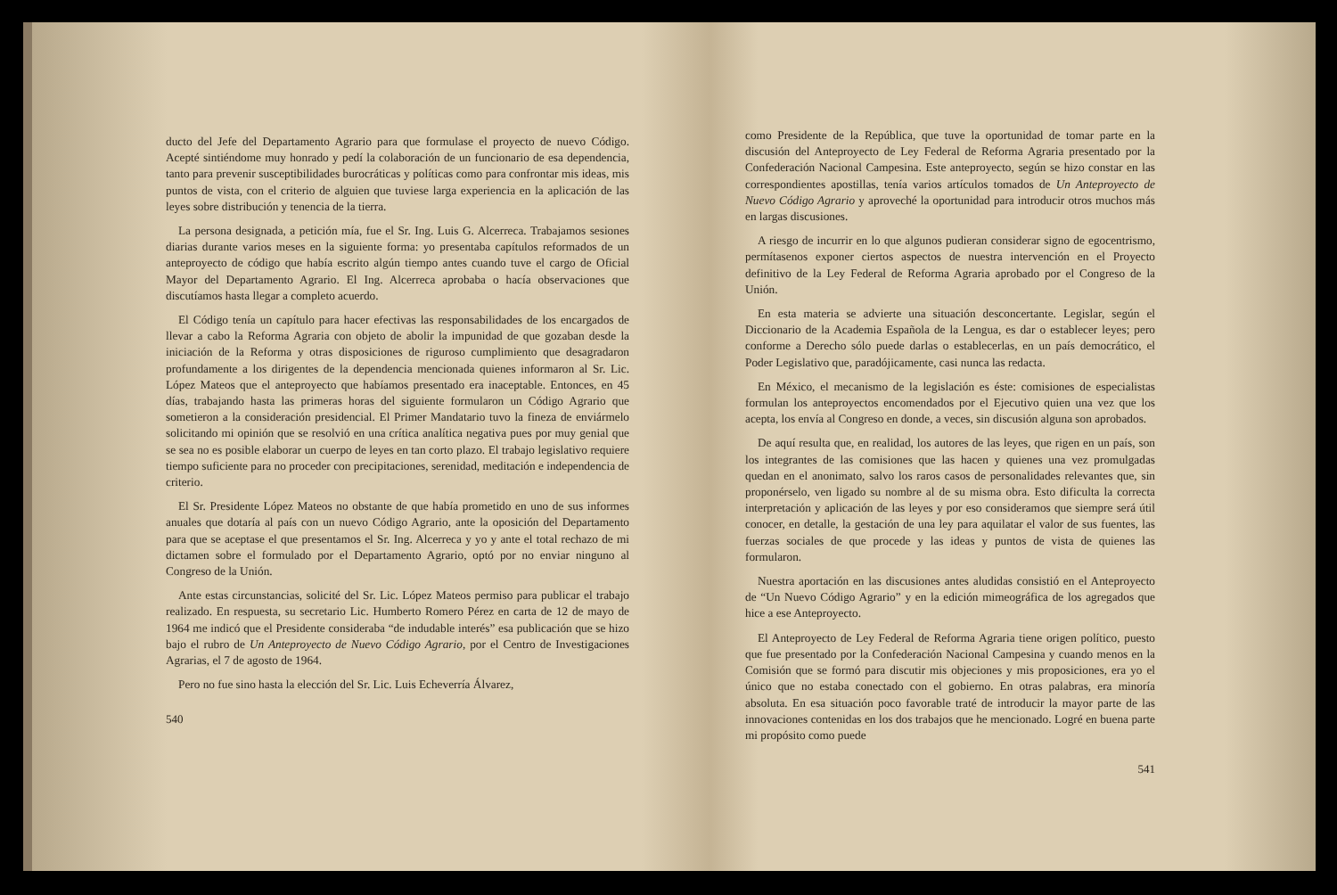ducto del Jefe del Departamento Agrario para que formulase el proyecto de nuevo Código. Acepté sintiéndome muy honrado y pedí la colaboración de un funcionario de esa dependencia, tanto para prevenir susceptibilidades burocráticas y políticas como para confrontar mis ideas, mis puntos de vista, con el criterio de alguien que tuviese larga experiencia en la aplicación de las leyes sobre distribución y tenencia de la tierra.
La persona designada, a petición mía, fue el Sr. Ing. Luis G. Alcerreca. Trabajamos sesiones diarias durante varios meses en la siguiente forma: yo presentaba capítulos reformados de un anteproyecto de código que había escrito algún tiempo antes cuando tuve el cargo de Oficial Mayor del Departamento Agrario. El Ing. Alcerreca aprobaba o hacía observaciones que discutíamos hasta llegar a completo acuerdo.
El Código tenía un capítulo para hacer efectivas las responsabilidades de los encargados de llevar a cabo la Reforma Agraria con objeto de abolir la impunidad de que gozaban desde la iniciación de la Reforma y otras disposiciones de riguroso cumplimiento que desagradaron profundamente a los dirigentes de la dependencia mencionada quienes informaron al Sr. Lic. López Mateos que el anteproyecto que habíamos presentado era inaceptable. Entonces, en 45 días, trabajando hasta las primeras horas del siguiente formularon un Código Agrario que sometieron a la consideración presidencial. El Primer Mandatario tuvo la fineza de enviármelo solicitando mi opinión que se resolvió en una crítica analítica negativa pues por muy genial que se sea no es posible elaborar un cuerpo de leyes en tan corto plazo. El trabajo legislativo requiere tiempo suficiente para no proceder con precipitaciones, serenidad, meditación e independencia de criterio.
El Sr. Presidente López Mateos no obstante de que había prometido en uno de sus informes anuales que dotaría al país con un nuevo Código Agrario, ante la oposición del Departamento para que se aceptase el que presentamos el Sr. Ing. Alcerreca y yo y ante el total rechazo de mi dictamen sobre el formulado por el Departamento Agrario, optó por no enviar ninguno al Congreso de la Unión.
Ante estas circunstancias, solicité del Sr. Lic. López Mateos permiso para publicar el trabajo realizado. En respuesta, su secretario Lic. Humberto Romero Pérez en carta de 12 de mayo de 1964 me indicó que el Presidente consideraba “de indudable interés” esa publicación que se hizo bajo el rubro de Un Anteproyecto de Nuevo Código Agrario, por el Centro de Investigaciones Agrarias, el 7 de agosto de 1964.
Pero no fue sino hasta la elección del Sr. Lic. Luis Echeverría Álvarez,
540
como Presidente de la República, que tuve la oportunidad de tomar parte en la discusión del Anteproyecto de Ley Federal de Reforma Agraria presentado por la Confederación Nacional Campesina. Este anteproyecto, según se hizo constar en las correspondientes apostillas, tenía varios artículos tomados de Un Anteproyecto de Nuevo Código Agrario y aproveché la oportunidad para introducir otros muchos más en largas discusiones.
A riesgo de incurrir en lo que algunos pudieran considerar signo de egocentrismo, permítasenos exponer ciertos aspectos de nuestra intervención en el Proyecto definitivo de la Ley Federal de Reforma Agraria aprobado por el Congreso de la Unión.
En esta materia se advierte una situación desconcertante. Legislar, según el Diccionario de la Academia Española de la Lengua, es dar o establecer leyes; pero conforme a Derecho sólo puede darlas o establecerlas, en un país democrático, el Poder Legislativo que, paradójicamente, casi nunca las redacta.
En México, el mecanismo de la legislación es éste: comisiones de especialistas formulan los anteproyectos encomendados por el Ejecutivo quien una vez que los acepta, los envía al Congreso en donde, a veces, sin discusión alguna son aprobados.
De aquí resulta que, en realidad, los autores de las leyes, que rigen en un país, son los integrantes de las comisiones que las hacen y quienes una vez promulgadas quedan en el anonimato, salvo los raros casos de personalidades relevantes que, sin proponérselo, ven ligado su nombre al de su misma obra. Esto dificulta la correcta interpretación y aplicación de las leyes y por eso consideramos que siempre será útil conocer, en detalle, la gestación de una ley para aquilatar el valor de sus fuentes, las fuerzas sociales de que procede y las ideas y puntos de vista de quienes las formularon.
Nuestra aportación en las discusiones antes aludidas consistió en el Anteproyecto de “Un Nuevo Código Agrario” y en la edición mimeográfica de los agregados que hice a ese Anteproyecto.
El Anteproyecto de Ley Federal de Reforma Agraria tiene origen político, puesto que fue presentado por la Confederación Nacional Campesina y cuando menos en la Comisión que se formó para discutir mis objeciones y mis proposiciones, era yo el único que no estaba conectado con el gobierno. En otras palabras, era minoría absoluta. En esa situación poco favorable traté de introducir la mayor parte de las innovaciones contenidas en los dos trabajos que he mencionado. Logré en buena parte mi propósito como puede
541